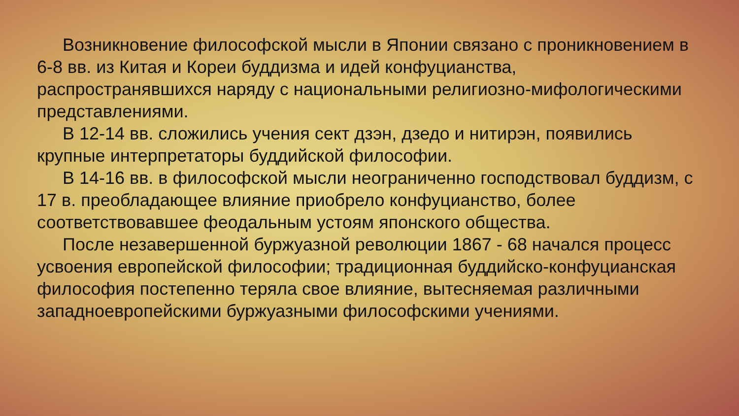Возникновение философской мысли в Японии связано с проникновением в 6-8 вв. из Китая и Кореи буддизма и идей конфуцианства, распространявшихся наряду с национальными религиозно-мифологическими представлениями.
В 12-14 вв. сложились учения сект дзэн, дзедо и нитирэн, появились крупные интерпретаторы буддийской философии.
В 14-16 вв. в философской мысли неограниченно господствовал буддизм, с 17 в. преобладающее влияние приобрело конфуцианство, более соответствовавшее феодальным устоям японского общества.
После незавершенной буржуазной революции 1867 - 68 начался процесс усвоения европейской философии; традиционная буддийско-конфуцианская философия постепенно теряла свое влияние, вытесняемая различными западноевропейскими буржуазными философскими учениями.